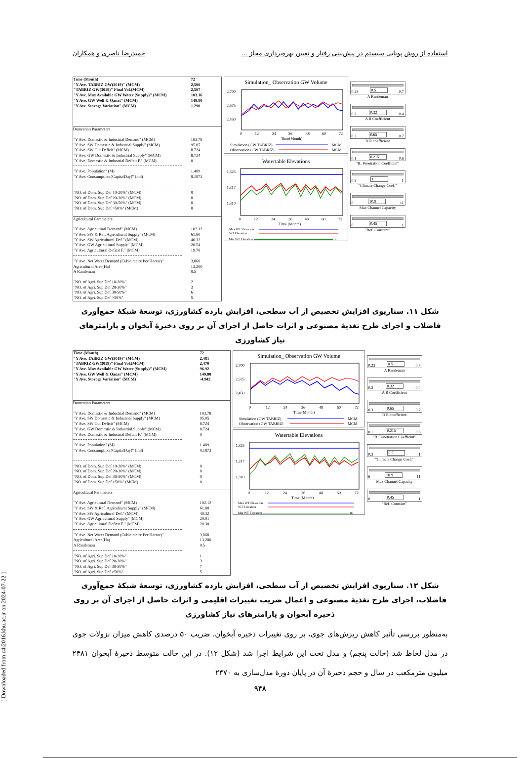[ Downloaded from c4i2016.khu.ac.ir on 2024-07-22 ]
استفاده از روش پویایی سیستم در پیش‌بینی رفتار و تعیین بهره‌برداری مجاز ... حمیدرضا ناصری و همکاران
| Time (Month) | 72 |
| "Y Ave. TABRIZ GW(3019)" (MCM) | 2,500 |
| "TABRIZ GW(3019)" Final Vol.(MCM) | 2,507 |
| "Y Ave. Max Available GW Water (Supply)" (MCM) | 103.16 |
| "Y Ave. GW Well & Qanat" (MCM) | 149.80 |
| "Y Ave. Storage Variation" (MCM) | 1.290 |
Domestian Parameters
| "Y Ave. Domestic & Industrial Demand" (MCM) | 103.78 |
| "Y Ave. SW Domestic & Industrial Supply" (MCM) | 95.05 |
| "Y Ave. SW Out Deficit" (MCM) | 8.724 |
| "Y Ave. GW Domestic & Industrial Supply" (MCM) | 8.724 |
| "Y Ave. Domestic & Industrial Deficit F." (MCM) | 0 |
| "Y Ave. Population" (M) | 1.489 |
| "Y Ave. Consumption (Capita/Day)" (m3) | 0.1873 |
| "NO. of Dom. Sup Def 10-20%" (MCM) | 0 |
| "NO. of Dom. Sup Def 20-30%" (MCM) | 0 |
| "NO. of Dom. Sup Def 30-50%" (MCM) | 0 |
| "NO. of Dom. Sup Def >50%" (MCM) | 0 |
Agricultural Parameters
| "Y Ave. Agricutural Demand" (MCM) | 102.12 |
| "Y Ave. SW & Ref. Agricultural Supply" (MCM) | 61.80 |
| "Y Ave. SW Agricultural Def." (MCM) | 40.32 |
| "Y Ave. GW Agricultural Supply" (MCM) | 20.54 |
| "Y Ave. Agricultural Deficit F." (MCM) | 19.78 |
| "Y Ave. Net Water Demand (Cubic metre Per Hactar)" | 3,868 |
| Agricultural Area(Ha) | 13,200 |
| A Randeman | 0.5 |
| "NO. of Agri. Sup Def 10-20%" | 2 |
| "NO. of Agri. Sup Def 20-30%" | 3 |
| "NO. of Agri. Sup Def 30-50%" | 6 |
| "NO. of Agri. Sup Def >50%" | 5 |
Simulation_ Observation GW Volume
2,700
2,575
2,450
0
12
24
36
48
60
72
Time(Month)
Simulation (GW TABRIZ)
MCM
Observation (GW TABRIZ)
MCM
Watertable Elevations
1,325
1,317
1,310
0
12
24
36
48
60
72
Time (Month)
Max WT Elevation
WT Elevation
Min WT Elevation m
0.23 0.5 0.7
A Randeman
0.2 0.32 0.4
A R Coefficient
0.3 0.65 0.7
D R coefficient
0.1 0.215 0.6
"R. Penetration Coefficint"
0.3 1 1
"Climate Change Coef."
6 10.9 11
Max Channel Capacity
0 0.45 1
"Ref. Constant"
شکل ۱۱. سناریوی افزایش تخصیص از آب سطحی، افزایش بازده کشاورزی، توسعۀ شبکۀ جمع‌آوری فاضلاب و اجرای طرح تغذیۀ مصنوعی و اثرات حاصل از اجرای آن بر روی ذخیرۀ آبخوان و پارامترهای نیاز کشاورزی
| Time (Month) | 72 |
| "Y Ave. TABRIZ GW(3019)" (MCM) | 2,481 |
| "TABRIZ GW(3019)" Final Vol.(MCM) | 2,470 |
| "Y Ave. Max Available GW Water (Supply)" (MCM) | 96.92 |
| "Y Ave. GW Well & Qanat" (MCM) | 149.80 |
| "Y Ave. Storage Variation" (MCM) | -4.942 |
Domestian Parameters
| "Y Ave. Domestic & Industrial Demand" (MCM) | 103.78 |
| "Y Ave. SW Domestic & Industrial Supply" (MCM) | 95.05 |
| "Y Ave. SW Out Deficit" (MCM) | 8.724 |
| "Y Ave. GW Domestic & Industrial Supply" (MCM) | 8.724 |
| "Y Ave. Domestic & Industrial Deficit F." (MCM) | 0 |
| "Y Ave. Population" (M) | 1.489 |
| "Y Ave. Consumption (Capita/Day)" (m3) | 0.1873 |
| "NO. of Dom. Sup Def 10-20%" (MCM) | 0 |
| "NO. of Dom. Sup Def 20-30%" (MCM) | 0 |
| "NO. of Dom. Sup Def 30-50%" (MCM) | 0 |
| "NO. of Dom. Sup Def >50%" (MCM) | 0 |
Agricultural Parameters
| "Y Ave. Agricutural Demand" (MCM) | 102.12 |
| "Y Ave. SW & Ref. Agricultural Supply" (MCM) | 61.80 |
| "Y Ave. SW Agricultural Def." (MCM) | 40.32 |
| "Y Ave. GW Agricultural Supply" (MCM) | 20.01 |
| "Y Ave. Agricultural Deficit F." (MCM) | 20.30 |
| "Y Ave. Net Water Demand (Cubic metre Per Hactar)" | 3,868 |
| Agricultural Area(Ha) | 13,200 |
| A Randeman | 0.5 |
| "NO. of Agri. Sup Def 10-20%" | 1 |
| "NO. of Agri. Sup Def 20-30%" | 3 |
| "NO. of Agri. Sup Def 30-50%" | 7 |
| "NO. of Agri. Sup Def >50%" | 5 |
Simulation_ Observation GW Volume
2,700
2,575
2,450
0
12
24
36
48
60
72
Time(Month)
Simulation (GW TABRIZ)
MCM
Observation (GW TABRIZ)
MCM
Watertable Elevations
1,325
1,317
1,310
0
12
24
36
48
60
72
Time (Month)
Max WT Elevation
WT Elevation
Min WT Elevation m
0.23 0.5 0.7
A Randeman
0.2 0.32 0.4
A R Coefficient
0.3 0.65 0.7
D R coefficient
0.1 0.215 0.6
"R. Penetration Coefficint"
0.3 0.5 1
"Climate Change Coef."
6 10.9 11
Max Channel Capacity
0 0.45 1
"Ref. Constant"
شکل ۱۲. سناریوی افزایش تخصیص از آب سطحی، افزایش بازده کشاورزی، توسعۀ شبکۀ جمع‌آوری فاضلاب، اجرای طرح تغذیۀ مصنوعی و اعمال ضریب تغییرات اقلیمی و اثرات حاصل از اجرای آن بر روی ذخیره آبخوان و پارامترهای نیاز کشاورزی
به‌منظور بررسی تأثیر کاهش ریزش‌های جوی، بر روی تغییرات ذخیره آبخوان، ضریب ۵۰ درصدی کاهش میزان نزولات جوی در مدل لحاظ شد (حالت پنجم) و مدل تحت این شرایط اجرا شد (شکل ۱۲). در این حالت متوسط ذخیرۀ آبخوان ۲۴۸۱ میلیون مترمکعب در سال و حجم ذخیرۀ آن در پایان دورۀ مدل‌سازی به ۲۴۷۰
۹۴۸